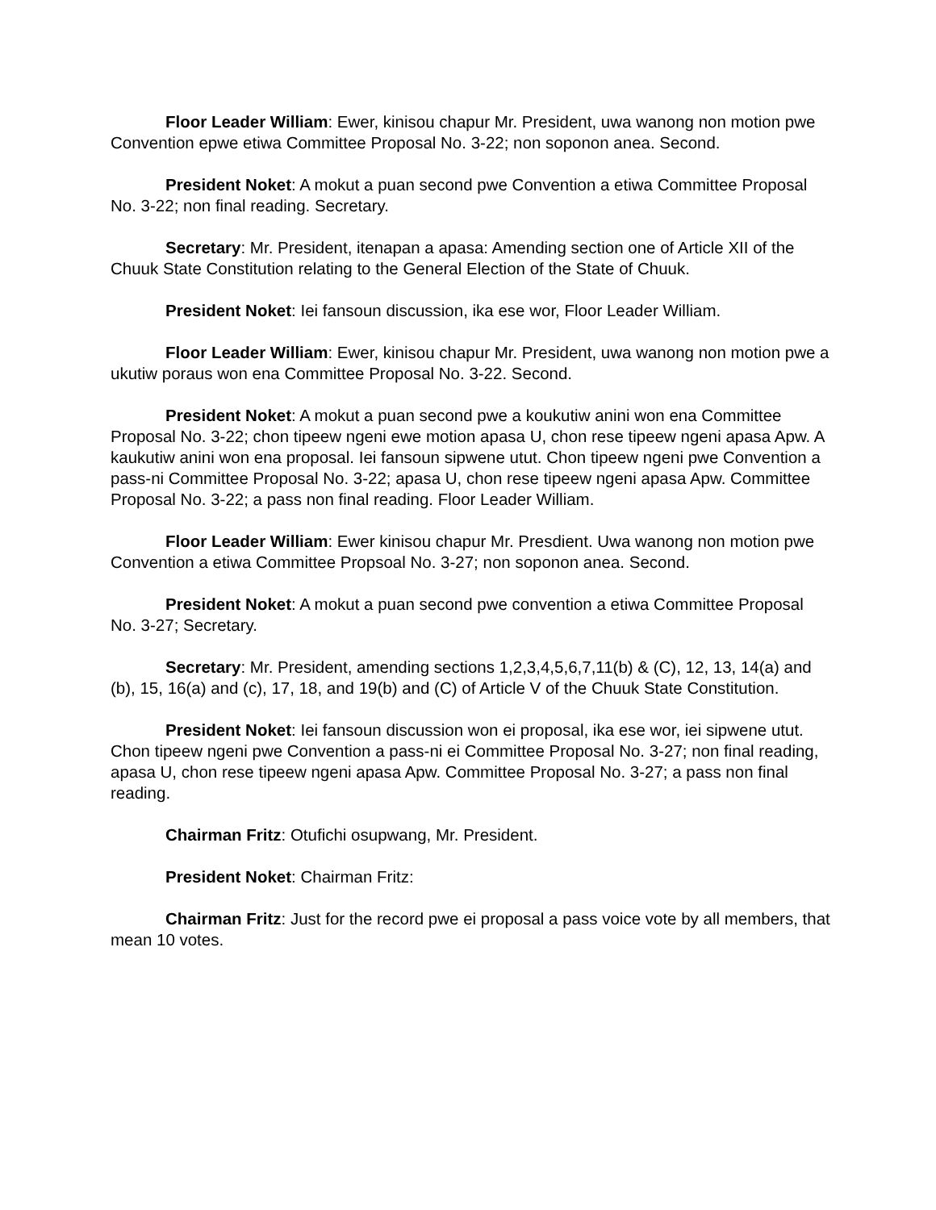Floor Leader William: Ewer, kinisou chapur Mr. President, uwa wanong non motion pwe Convention epwe etiwa Committee Proposal No. 3-22; non soponon anea. Second.
President Noket: A mokut a puan second pwe Convention a etiwa Committee Proposal No. 3-22; non final reading. Secretary.
Secretary: Mr. President, itenapan a apasa: Amending section one of Article XII of the Chuuk State Constitution relating to the General Election of the State of Chuuk.
President Noket: Iei fansoun discussion, ika ese wor, Floor Leader William.
Floor Leader William: Ewer, kinisou chapur Mr. President, uwa wanong non motion pwe a ukutiw poraus won ena Committee Proposal No. 3-22. Second.
President Noket: A mokut a puan second pwe a koukutiw anini won ena Committee Proposal No. 3-22; chon tipeew ngeni ewe motion apasa U, chon rese tipeew ngeni apasa Apw. A kaukutiw anini won ena proposal. Iei fansoun sipwene utut. Chon tipeew ngeni pwe Convention a pass-ni Committee Proposal No. 3-22; apasa U, chon rese tipeew ngeni apasa Apw. Committee Proposal No. 3-22; a pass non final reading. Floor Leader William.
Floor Leader William: Ewer kinisou chapur Mr. Presdient. Uwa wanong non motion pwe Convention a etiwa Committee Propsoal No. 3-27; non soponon anea. Second.
President Noket: A mokut a puan second pwe convention a etiwa Committee Proposal No. 3-27; Secretary.
Secretary: Mr. President, amending sections 1,2,3,4,5,6,7,11(b) & (C), 12, 13, 14(a) and (b), 15, 16(a) and (c), 17, 18, and 19(b) and (C) of Article V of the Chuuk State Constitution.
President Noket: Iei fansoun discussion won ei proposal, ika ese wor, iei sipwene utut. Chon tipeew ngeni pwe Convention a pass-ni ei Committee Proposal No. 3-27; non final reading, apasa U, chon rese tipeew ngeni apasa Apw. Committee Proposal No. 3-27; a pass non final reading.
Chairman Fritz: Otufichi osupwang, Mr. President.
President Noket: Chairman Fritz:
Chairman Fritz: Just for the record pwe ei proposal a pass voice vote by all members, that mean 10 votes.